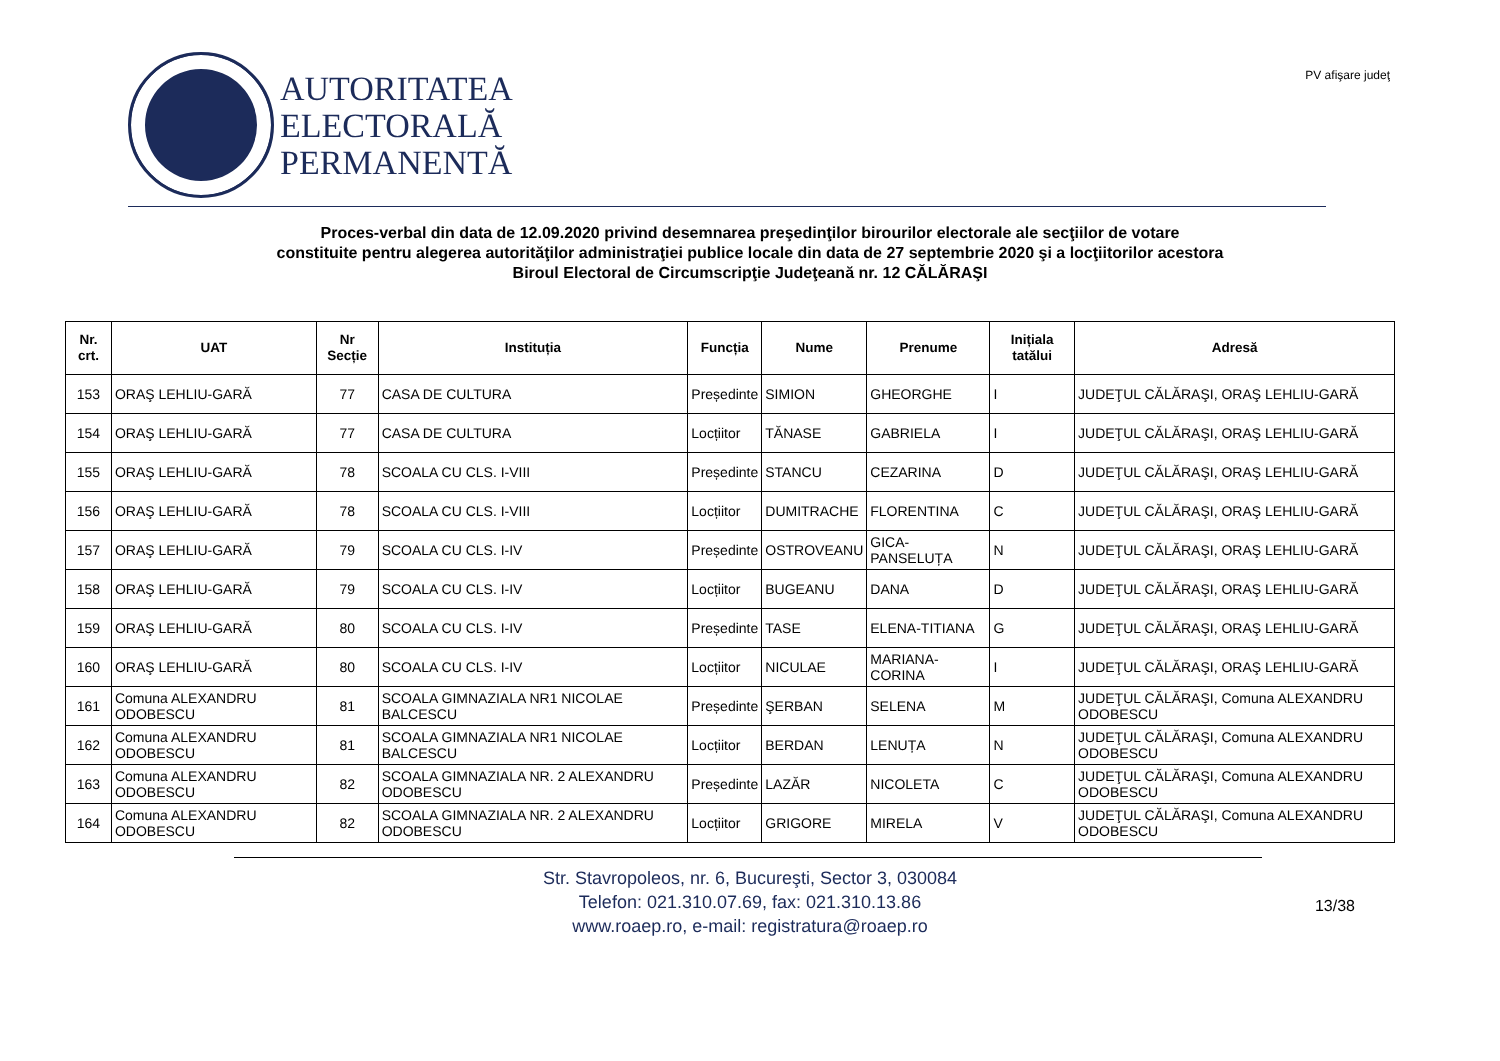AUTORITATEA
ELECTORALĂ
PERMANENTĂ
PV afişare judeţ
Proces-verbal din data de 12.09.2020 privind desemnarea preşedinţilor birourilor electorale ale secţiilor de votare
constituite pentru alegerea autorităţilor administraţiei publice locale din data de 27 septembrie 2020 şi a locţiitorilor acestora
Biroul Electoral de Circumscripţie Judeţeană nr. 12 CĂLĂRAŞI
| Nr. crt. | UAT | Nr Secție | Instituția | Funcția | Nume | Prenume | Inițiala tatălui | Adresă |
| --- | --- | --- | --- | --- | --- | --- | --- | --- |
| 153 | ORAŞ LEHLIU-GARĂ | 77 | CASA DE CULTURA | Președinte | SIMION | GHEORGHE | I | JUDEŢUL CĂLĂRAŞI, ORAŞ LEHLIU-GARĂ |
| 154 | ORAŞ LEHLIU-GARĂ | 77 | CASA DE CULTURA | Locțiitor | TĂNASE | GABRIELA | I | JUDEŢUL CĂLĂRAŞI, ORAŞ LEHLIU-GARĂ |
| 155 | ORAŞ LEHLIU-GARĂ | 78 | SCOALA CU CLS. I-VIII | Președinte | STANCU | CEZARINA | D | JUDEŢUL CĂLĂRAŞI, ORAŞ LEHLIU-GARĂ |
| 156 | ORAŞ LEHLIU-GARĂ | 78 | SCOALA CU CLS. I-VIII | Locțiitor | DUMITRACHE | FLORENTINA | C | JUDEŢUL CĂLĂRAŞI, ORAŞ LEHLIU-GARĂ |
| 157 | ORAŞ LEHLIU-GARĂ | 79 | SCOALA CU CLS. I-IV | Președinte | OSTROVEANU | GICA-PANSELUȚA | N | JUDEŢUL CĂLĂRAŞI, ORAŞ LEHLIU-GARĂ |
| 158 | ORAŞ LEHLIU-GARĂ | 79 | SCOALA CU CLS. I-IV | Locțiitor | BUGEANU | DANA | D | JUDEŢUL CĂLĂRAŞI, ORAŞ LEHLIU-GARĂ |
| 159 | ORAŞ LEHLIU-GARĂ | 80 | SCOALA CU CLS. I-IV | Președinte | TASE | ELENA-TITIANA | G | JUDEŢUL CĂLĂRAŞI, ORAŞ LEHLIU-GARĂ |
| 160 | ORAŞ LEHLIU-GARĂ | 80 | SCOALA CU CLS. I-IV | Locțiitor | NICULAE | MARIANA-CORINA | I | JUDEŢUL CĂLĂRAŞI, ORAŞ LEHLIU-GARĂ |
| 161 | Comuna ALEXANDRU ODOBESCU | 81 | SCOALA GIMNAZIALA NR1 NICOLAE BALCESCU | Președinte | ŞERBAN | SELENA | M | JUDEŢUL CĂLĂRAŞI, Comuna ALEXANDRU ODOBESCU |
| 162 | Comuna ALEXANDRU ODOBESCU | 81 | SCOALA GIMNAZIALA NR1 NICOLAE BALCESCU | Locțiitor | BERDAN | LENUȚA | N | JUDEŢUL CĂLĂRAŞI, Comuna ALEXANDRU ODOBESCU |
| 163 | Comuna ALEXANDRU ODOBESCU | 82 | SCOALA GIMNAZIALA NR. 2 ALEXANDRU ODOBESCU | Președinte | LAZĂR | NICOLETA | C | JUDEŢUL CĂLĂRAŞI, Comuna ALEXANDRU ODOBESCU |
| 164 | Comuna ALEXANDRU ODOBESCU | 82 | SCOALA GIMNAZIALA NR. 2 ALEXANDRU ODOBESCU | Locțiitor | GRIGORE | MIRELA | V | JUDEŢUL CĂLĂRAŞI, Comuna ALEXANDRU ODOBESCU |
Str. Stavropoleos, nr. 6, Bucureşti, Sector 3, 030084
Telefon: 021.310.07.69, fax: 021.310.13.86
www.roaep.ro, e-mail: registratura@roaep.ro
13/38